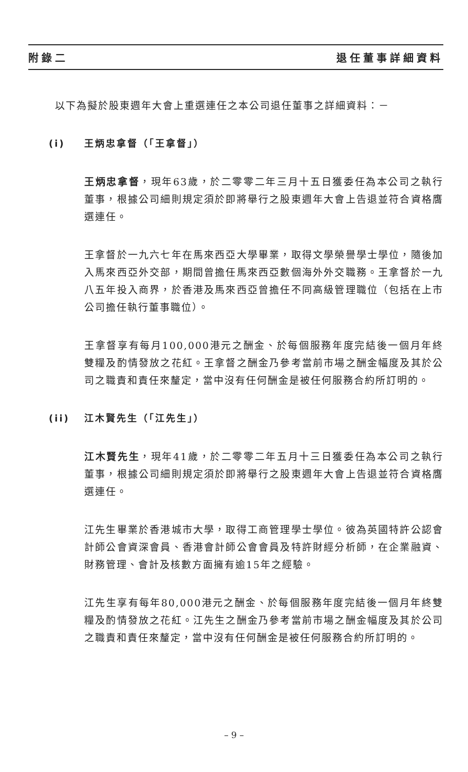附錄二 退任董事詳細資料
以下為擬於股東週年大會上重選連任之本公司退任董事之詳細資料：－
(i) 王炳忠拿督（「王拿督」）
王炳忠拿督，現年63歲，於二零零二年三月十五日獲委任為本公司之執行董事，根據公司細則規定須於即將舉行之股東週年大會上告退並符合資格膺選連任。
王拿督於一九六七年在馬來西亞大學畢業，取得文學榮譽學士學位，隨後加入馬來西亞外交部，期間曾擔任馬來西亞數個海外外交職務。王拿督於一九八五年投入商界，於香港及馬來西亞曾擔任不同高級管理職位（包括在上市公司擔任執行董事職位）。
王拿督享有每月100,000港元之酬金、於每個服務年度完結後一個月年終雙糧及酌情發放之花紅。王拿督之酬金乃參考當前市場之酬金幅度及其於公司之職責和責任來釐定，當中沒有任何酬金是被任何服務合約所訂明的。
(ii) 江木賢先生（「江先生」）
江木賢先生，現年41歲，於二零零二年五月十三日獲委任為本公司之執行董事，根據公司細則規定須於即將舉行之股東週年大會上告退並符合資格膺選連任。
江先生畢業於香港城市大學，取得工商管理學士學位。彼為英國特許公認會計師公會資深會員、香港會計師公會會員及特許財經分析師，在企業融資、財務管理、會計及核數方面擁有逾15年之經驗。
江先生享有每年80,000港元之酬金、於每個服務年度完結後一個月年終雙糧及酌情發放之花紅。江先生之酬金乃參考當前市場之酬金幅度及其於公司之職責和責任來釐定，當中沒有任何酬金是被任何服務合約所訂明的。
– 9 –